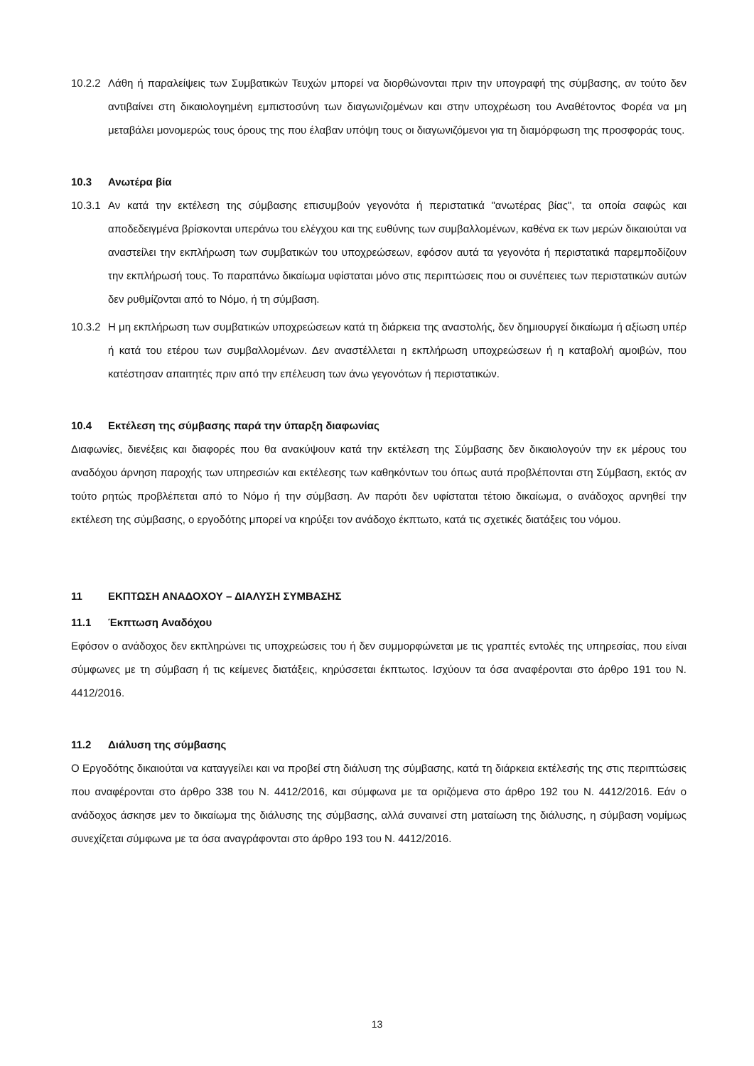10.2.2 Λάθη ή παραλείψεις των Συμβατικών Τευχών μπορεί να διορθώνονται πριν την υπογραφή της σύμβασης, αν τούτο δεν αντιβαίνει στη δικαιολογημένη εμπιστοσύνη των διαγωνιζομένων και στην υποχρέωση του Αναθέτοντος Φορέα να μη μεταβάλει μονομερώς τους όρους της που έλαβαν υπόψη τους οι διαγωνιζόμενοι για τη διαμόρφωση της προσφοράς τους.
10.3 Ανωτέρα βία
10.3.1 Αν κατά την εκτέλεση της σύμβασης επισυμβούν γεγονότα ή περιστατικά "ανωτέρας βίας", τα οποία σαφώς και αποδεδειγμένα βρίσκονται υπεράνω του ελέγχου και της ευθύνης των συμβαλλομένων, καθένα εκ των μερών δικαιούται να αναστείλει την εκπλήρωση των συμβατικών του υποχρεώσεων, εφόσον αυτά τα γεγονότα ή περιστατικά παρεμποδίζουν την εκπλήρωσή τους. Το παραπάνω δικαίωμα υφίσταται μόνο στις περιπτώσεις που οι συνέπειες των περιστατικών αυτών δεν ρυθμίζονται από το Νόμο, ή τη σύμβαση.
10.3.2 Η μη εκπλήρωση των συμβατικών υποχρεώσεων κατά τη διάρκεια της αναστολής, δεν δημιουργεί δικαίωμα ή αξίωση υπέρ ή κατά του ετέρου των συμβαλλομένων. Δεν αναστέλλεται η εκπλήρωση υποχρεώσεων ή η καταβολή αμοιβών, που κατέστησαν απαιτητές πριν από την επέλευση των άνω γεγονότων ή περιστατικών.
10.4 Εκτέλεση της σύμβασης παρά την ύπαρξη διαφωνίας
Διαφωνίες, διενέξεις και διαφορές που θα ανακύψουν κατά την εκτέλεση της Σύμβασης δεν δικαιολογούν την εκ μέρους του αναδόχου άρνηση παροχής των υπηρεσιών και εκτέλεσης των καθηκόντων του όπως αυτά προβλέπονται στη Σύμβαση, εκτός αν τούτο ρητώς προβλέπεται από το Νόμο ή την σύμβαση. Αν παρότι δεν υφίσταται τέτοιο δικαίωμα, ο ανάδοχος αρνηθεί την εκτέλεση της σύμβασης, ο εργοδότης μπορεί να κηρύξει τον ανάδοχο έκπτωτο, κατά τις σχετικές διατάξεις του νόμου.
11 ΕΚΠΤΩΣΗ ΑΝΑΔΟΧΟΥ – ΔΙΑΛΥΣΗ ΣΥΜΒΑΣΗΣ
11.1 Έκπτωση Αναδόχου
Εφόσον ο ανάδοχος δεν εκπληρώνει τις υποχρεώσεις του ή δεν συμμορφώνεται με τις γραπτές εντολές της υπηρεσίας, που είναι σύμφωνες με τη σύμβαση ή τις κείμενες διατάξεις, κηρύσσεται έκπτωτος. Ισχύουν τα όσα αναφέρονται στο άρθρο 191 του Ν. 4412/2016.
11.2 Διάλυση της σύμβασης
Ο Εργοδότης δικαιούται να καταγγείλει και να προβεί στη διάλυση της σύμβασης, κατά τη διάρκεια εκτέλεσής της στις περιπτώσεις που αναφέρονται στο άρθρο 338 του Ν. 4412/2016, και σύμφωνα με τα οριζόμενα στο άρθρο 192 του Ν. 4412/2016. Εάν ο ανάδοχος άσκησε μεν το δικαίωμα της διάλυσης της σύμβασης, αλλά συναινεί στη ματαίωση της διάλυσης, η σύμβαση νομίμως συνεχίζεται σύμφωνα με τα όσα αναγράφονται στο άρθρο 193 του Ν. 4412/2016.
13